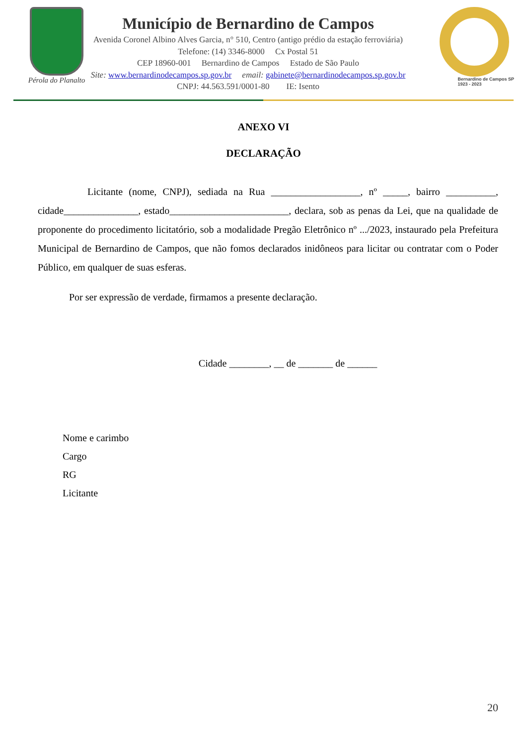Pérola do Planalto
Município de Bernardino de Campos
Avenida Coronel Albino Alves Garcia, n° 510, Centro (antigo prédio da estação ferroviária)
Telefone: (14) 3346-8000 Cx Postal 51
CEP 18960-001 Bernardino de Campos Estado de São Paulo
Site: www.bernardinodecampos.sp.gov.br email: gabinete@bernardinodecampos.sp.gov.br
CNPJ: 44.563.591/0001-80 IE: Isento
Bernardino de Campos SP
1923 - 2023
ANEXO VI
DECLARAÇÃO
Licitante (nome, CNPJ), sediada na Rua __________________, nº _____, bairro __________, cidade_______________, estado________________________, declara, sob as penas da Lei, que na qualidade de proponente do procedimento licitatório, sob a modalidade Pregão Eletrônico nº .../2023, instaurado pela Prefeitura Municipal de Bernardino de Campos, que não fomos declarados inidôneos para licitar ou contratar com o Poder Público, em qualquer de suas esferas.
Por ser expressão de verdade, firmamos a presente declaração.
Cidade ________, __ de _______ de ______
Nome e carimbo
Cargo
RG
Licitante
20